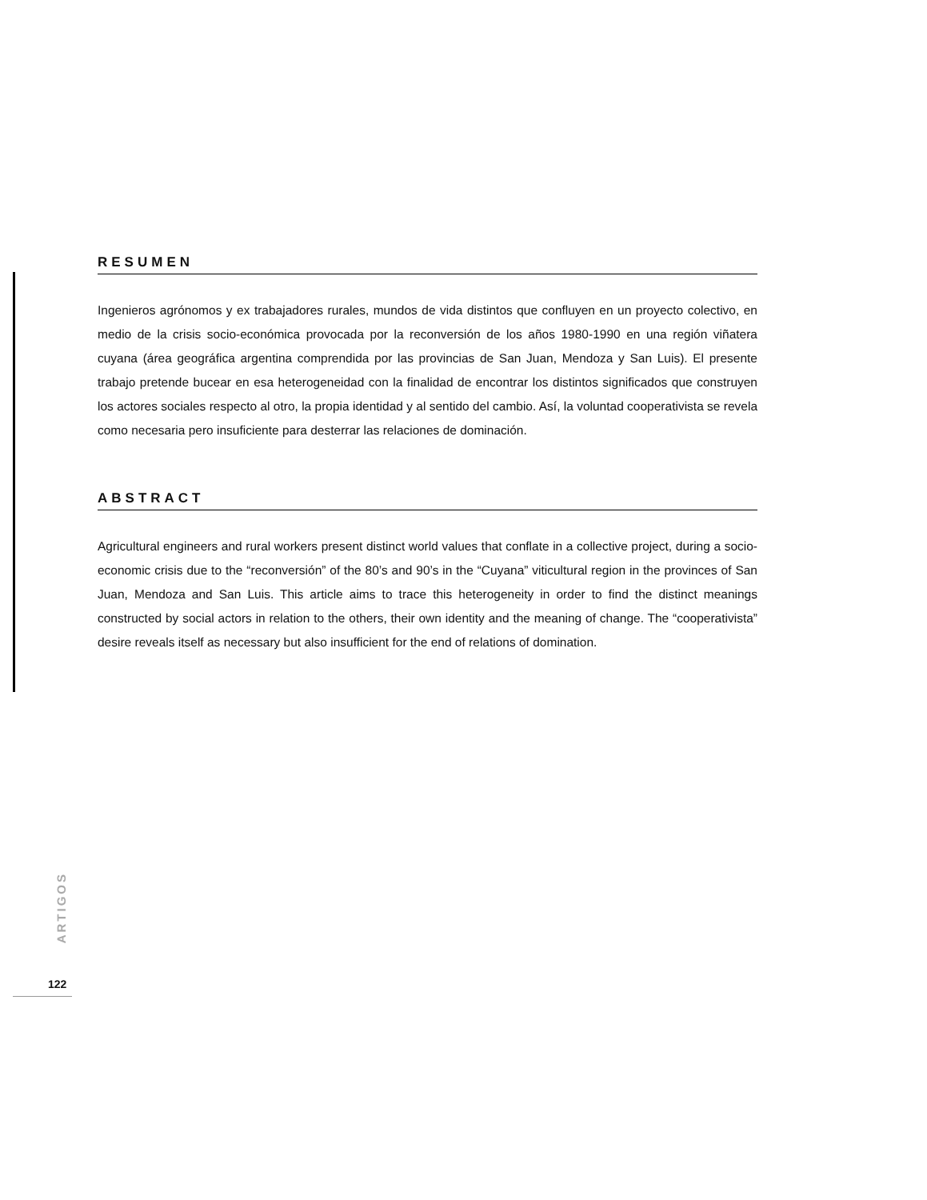RESUMEN
Ingenieros agrónomos y ex trabajadores rurales, mundos de vida distintos que confluyen en un proyecto colectivo, en medio de la crisis socio-económica provocada por la reconversión de los años 1980-1990 en una región viñatera cuyana (área geográfica argentina comprendida por las provincias de San Juan, Mendoza y San Luis). El presente trabajo pretende bucear en esa heterogeneidad con la finalidad de encontrar los distintos significados que construyen los actores sociales respecto al otro, la propia identidad y al sentido del cambio. Así, la voluntad cooperativista se revela como necesaria pero insuficiente para desterrar las relaciones de dominación.
ABSTRACT
Agricultural engineers and rural workers present distinct world values that conflate in a collective project, during a socio-economic crisis due to the “reconversión” of the 80’s and 90’s in the “Cuyana” viticultural region in the provinces of San Juan, Mendoza and San Luis. This article aims to trace this heterogeneity in order to find the distinct meanings constructed by social actors in relation to the others, their own identity and the meaning of change. The “cooperativista” desire reveals itself as necessary but also insufficient for the end of relations of domination.
ARTIGOS
122